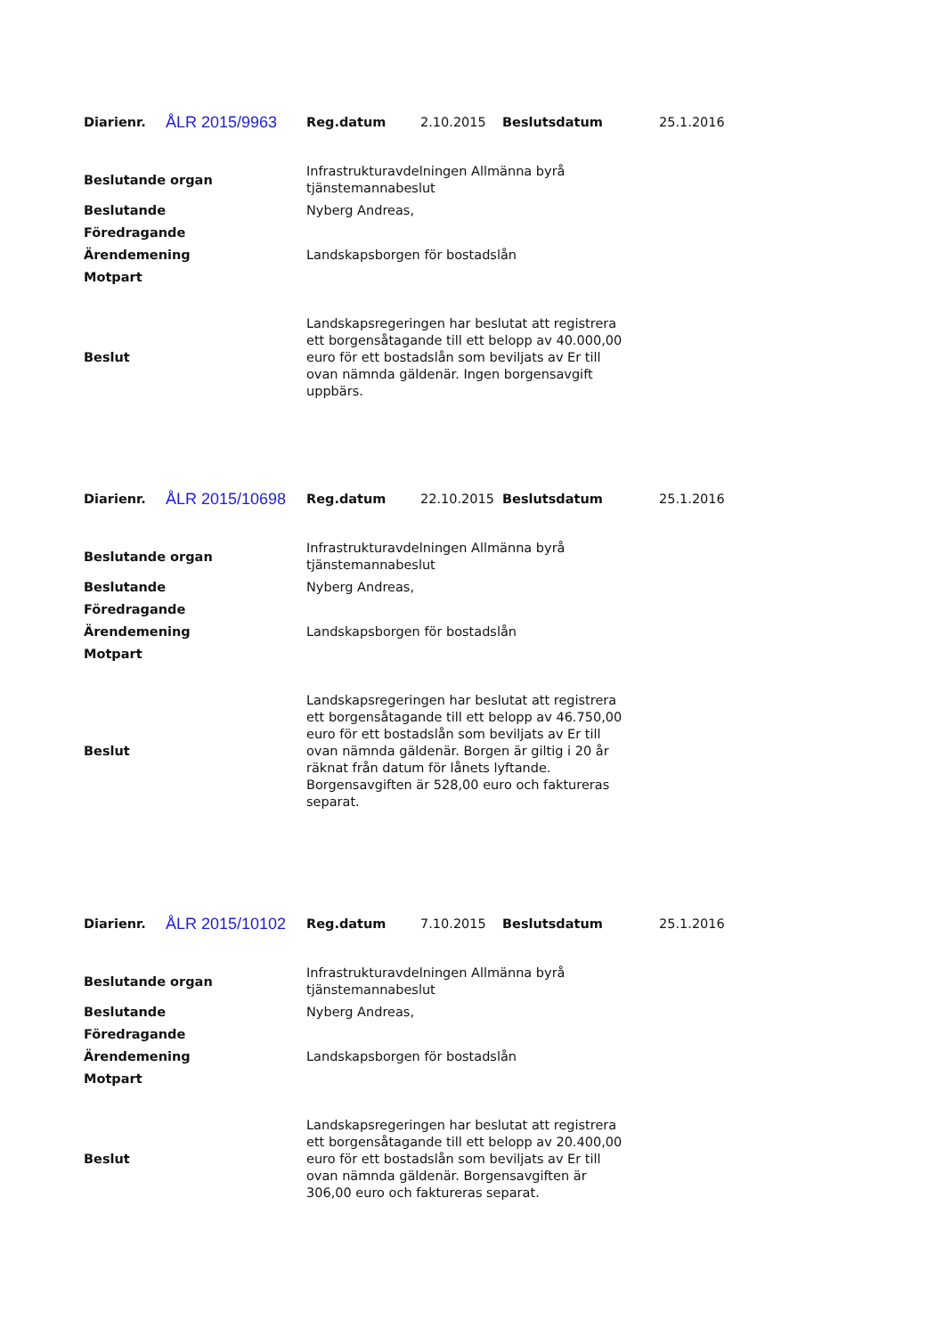| Diarienr. | ÅLR 2015/9963 | Reg.datum | 2.10.2015 | Beslutsdatum | 25.1.2016 |
| Beslutande organ | Infrastrukturavdelningen Allmänna byrå tjänstemannabeslut |
| Beslutande | Nyberg Andreas, |
| Föredragande | |
| Ärendemening | Landskapsborgen för bostadslån |
| Motpart | |
| Beslut | Landskapsregeringen har beslutat att registrera ett borgensåtagande till ett belopp av 40.000,00 euro för ett bostadslån som beviljats av Er till ovan nämnda gäldenär. Ingen borgensavgift uppbärs. |
| Diarienr. | ÅLR 2015/10698 | Reg.datum | 22.10.2015 | Beslutsdatum | 25.1.2016 |
| Beslutande organ | Infrastrukturavdelningen Allmänna byrå tjänstemannabeslut |
| Beslutande | Nyberg Andreas, |
| Föredragande | |
| Ärendemening | Landskapsborgen för bostadslån |
| Motpart | |
| Beslut | Landskapsregeringen har beslutat att registrera ett borgensåtagande till ett belopp av 46.750,00 euro för ett bostadslån som beviljats av Er till ovan nämnda gäldenär. Borgen är giltig i 20 år räknat från datum för lånets lyftande. Borgensavgiften är 528,00 euro och faktureras separat. |
| Diarienr. | ÅLR 2015/10102 | Reg.datum | 7.10.2015 | Beslutsdatum | 25.1.2016 |
| Beslutande organ | Infrastrukturavdelningen Allmänna byrå tjänstemannabeslut |
| Beslutande | Nyberg Andreas, |
| Föredragande | |
| Ärendemening | Landskapsborgen för bostadslån |
| Motpart | |
| Beslut | Landskapsregeringen har beslutat att registrera ett borgensåtagande till ett belopp av 20.400,00 euro för ett bostadslån som beviljats av Er till ovan nämnda gäldenär. Borgensavgiften är 306,00 euro och faktureras separat. |